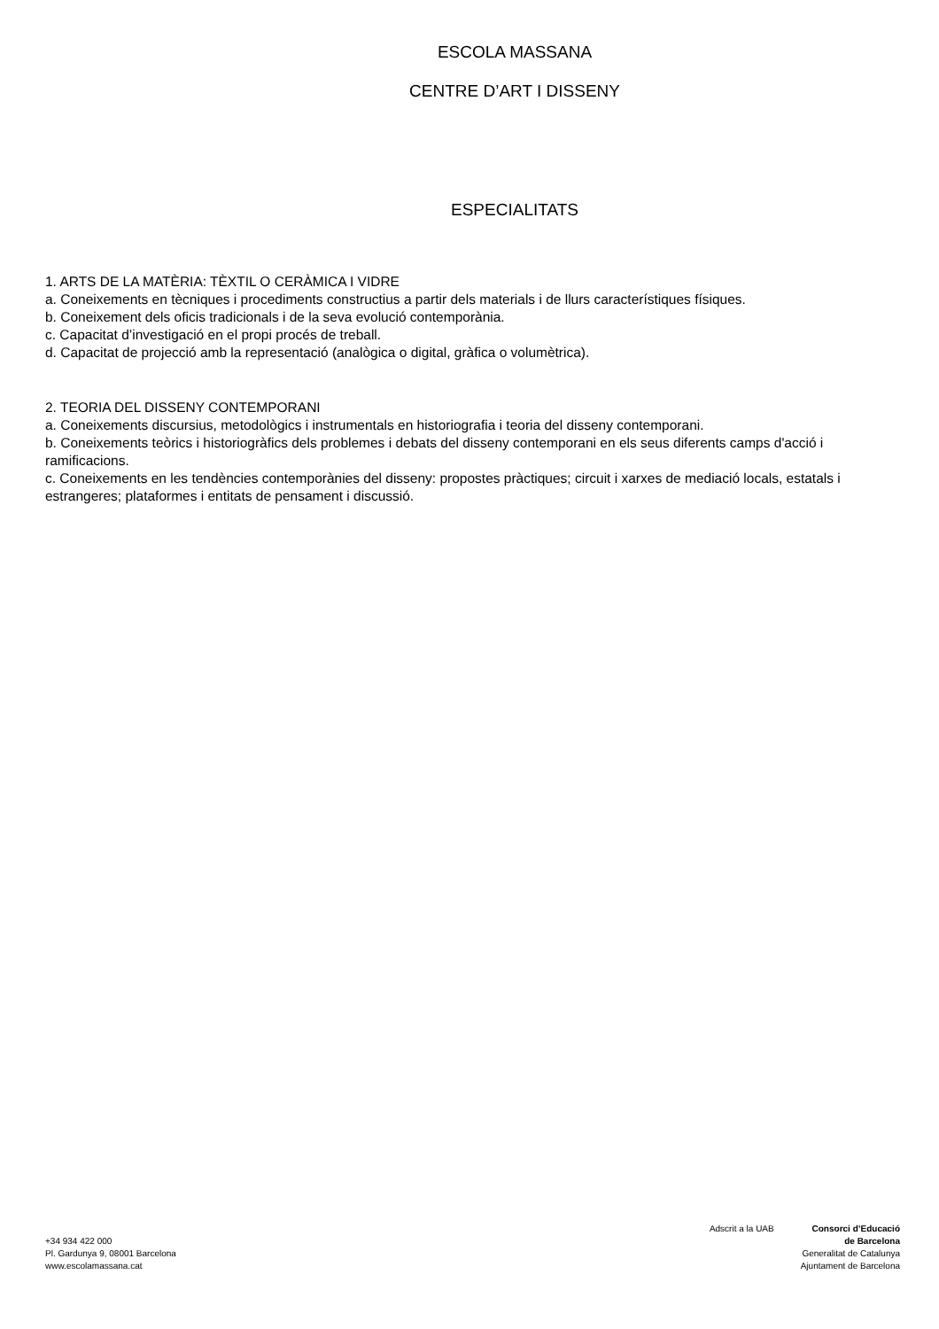ESCOLA MASSANA
CENTRE D’ART I DISSENY
ESPECIALITATS
1. ARTS DE LA MATÈRIA: TÈXTIL O CERÀMICA I VIDRE
a. Coneixements en tècniques i procediments constructius a partir dels materials i de llurs característiques físiques.
b. Coneixement dels oficis tradicionals i de la seva evolució contemporània.
c. Capacitat d’investigació en el propi procés de treball.
d. Capacitat de projecció amb la representació (analògica o digital, gràfica o volumètrica).
2. TEORIA DEL DISSENY CONTEMPORANI
a. Coneixements discursius, metodològics i instrumentals en historiografia i teoria del disseny contemporani.
b. Coneixements teòrics i historiogràfics dels problemes i debats del disseny contemporani en els seus diferents camps d'acció i ramificacions.
c. Coneixements en les tendències contemporànies del disseny: propostes pràctiques; circuit i xarxes de mediació locals, estatals i estrangeres; plataformes i entitats de pensament i discussió.
+34 934 422 000
Pl. Gardunya 9, 08001 Barcelona
www.escolamassana.cat
Adscrit a la UAB Consorci d’Educació
de Barcelona
Generalitat de Catalunya
Ajuntament de Barcelona